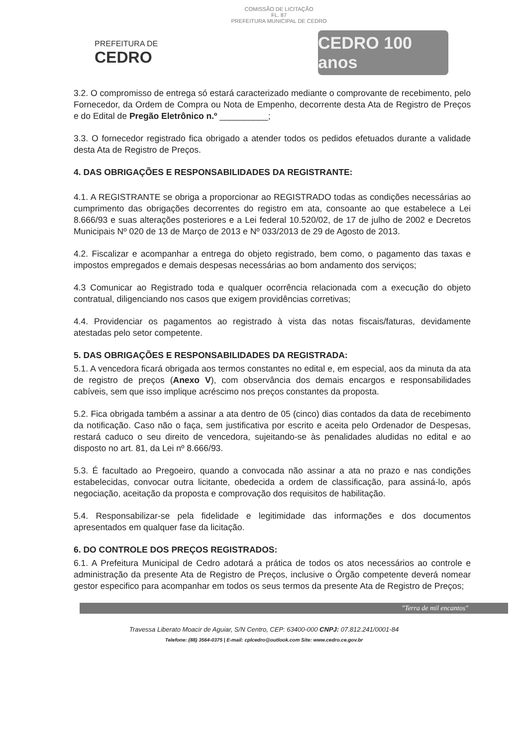COMISSÃO DE LICITAÇÃO
FL. 87
PREFEITURA MUNICIPAL DE CEDRO
PREFEITURA DE
CEDRO
CEDRO 100 anos
3.2. O compromisso de entrega só estará caracterizado mediante o comprovante de recebimento, pelo Fornecedor, da Ordem de Compra ou Nota de Empenho, decorrente desta Ata de Registro de Preços e do Edital de Pregão Eletrônico n.º __________;
3.3. O fornecedor registrado fica obrigado a atender todos os pedidos efetuados durante a validade desta Ata de Registro de Preços.
4. DAS OBRIGAÇÕES E RESPONSABILIDADES DA REGISTRANTE:
4.1. A REGISTRANTE se obriga a proporcionar ao REGISTRADO todas as condições necessárias ao cumprimento das obrigações decorrentes do registro em ata, consoante ao que estabelece a Lei 8.666/93 e suas alterações posteriores e a Lei federal 10.520/02, de 17 de julho de 2002 e Decretos Municipais Nº 020 de 13 de Março de 2013 e Nº 033/2013 de 29 de Agosto de 2013.
4.2. Fiscalizar e acompanhar a entrega do objeto registrado, bem como, o pagamento das taxas e impostos empregados e demais despesas necessárias ao bom andamento dos serviços;
4.3 Comunicar ao Registrado toda e qualquer ocorrência relacionada com a execução do objeto contratual, diligenciando nos casos que exigem providências corretivas;
4.4. Providenciar os pagamentos ao registrado à vista das notas fiscais/faturas, devidamente atestadas pelo setor competente.
5. DAS OBRIGAÇÕES E RESPONSABILIDADES DA REGISTRADA:
5.1. A vencedora ficará obrigada aos termos constantes no edital e, em especial, aos da minuta da ata de registro de preços (Anexo V), com observância dos demais encargos e responsabilidades cabíveis, sem que isso implique acréscimo nos preços constantes da proposta.
5.2. Fica obrigada também a assinar a ata dentro de 05 (cinco) dias contados da data de recebimento da notificação. Caso não o faça, sem justificativa por escrito e aceita pelo Ordenador de Despesas, restará caduco o seu direito de vencedora, sujeitando-se às penalidades aludidas no edital e ao disposto no art. 81, da Lei nº 8.666/93.
5.3. É facultado ao Pregoeiro, quando a convocada não assinar a ata no prazo e nas condições estabelecidas, convocar outra licitante, obedecida a ordem de classificação, para assiná-lo, após negociação, aceitação da proposta e comprovação dos requisitos de habilitação.
5.4. Responsabilizar-se pela fidelidade e legitimidade das informações e dos documentos apresentados em qualquer fase da licitação.
6. DO CONTROLE DOS PREÇOS REGISTRADOS:
6.1. A Prefeitura Municipal de Cedro adotará a prática de todos os atos necessários ao controle e administração da presente Ata de Registro de Preços, inclusive o Órgão competente deverá nomear gestor especifico para acompanhar em todos os seus termos da presente Ata de Registro de Preços;
"Terra de mil encantos"
Travessa Liberato Moacir de Aguiar, S/N Centro, CEP: 63400-000 CNPJ: 07.812.241/0001-84
Telefone: (88) 3564-0375 | E-mail: cplcedro@outlook.com Site: www.cedro.ce.gov.br